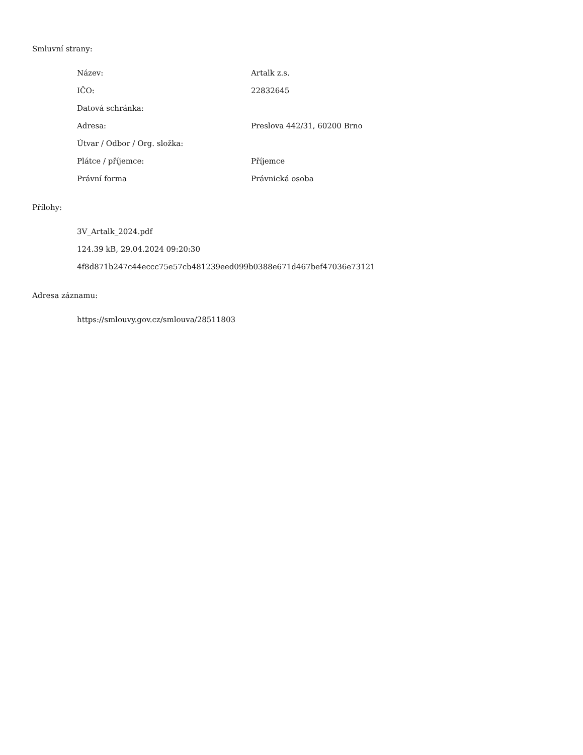Smluvní strany:
| Název: | Artalk z.s. |
| IČO: | 22832645 |
| Datová schránka: | |
| Adresa: | Preslova 442/31, 60200 Brno |
| Útvar / Odbor / Org. složka: | |
| Plátce / příjemce: | Příjemce |
| Právní forma | Právnická osoba |
Přílohy:
3V_Artalk_2024.pdf
124.39 kB, 29.04.2024 09:20:30
4f8d871b247c44eccc75e57cb481239eed099b0388e671d467bef47036e73121
Adresa záznamu:
https://smlouvy.gov.cz/smlouva/28511803